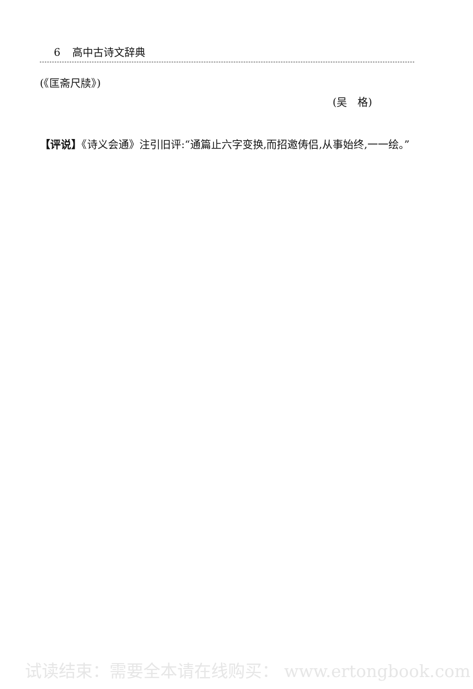6 高中古诗文辞典
(《匡斋尺牍》)
(吴　格)
【评说】《诗义会通》注引旧评:“通篇止六字变换,而招邀俦侣,从事始终,一一绘。”
试读结束：需要全本请在线购买： www.ertongbook.com